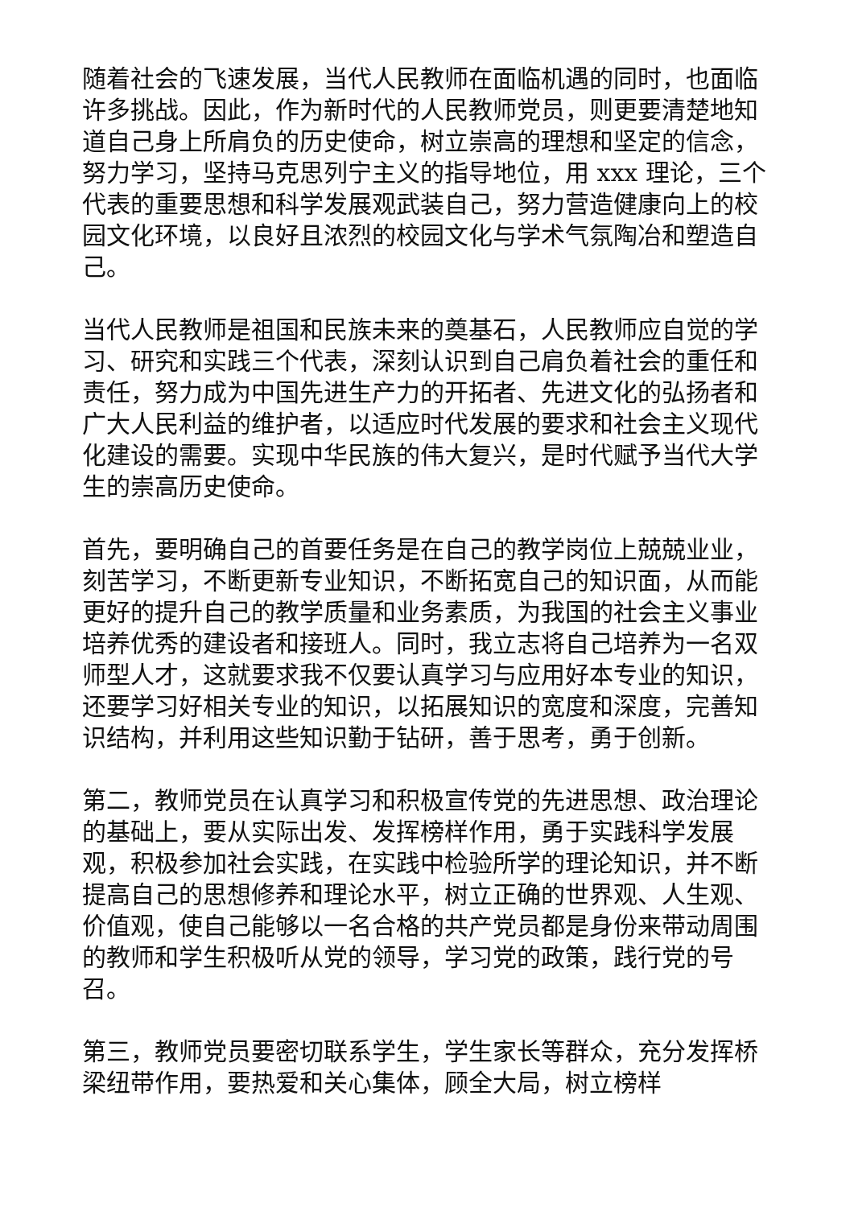随着社会的飞速发展，当代人民教师在面临机遇的同时，也面临许多挑战。因此，作为新时代的人民教师党员，则更要清楚地知道自己身上所肩负的历史使命，树立崇高的理想和坚定的信念，努力学习，坚持马克思列宁主义的指导地位，用 xxx 理论，三个代表的重要思想和科学发展观武装自己，努力营造健康向上的校园文化环境，以良好且浓烈的校园文化与学术气氛陶冶和塑造自己。
当代人民教师是祖国和民族未来的奠基石，人民教师应自觉的学习、研究和实践三个代表，深刻认识到自己肩负着社会的重任和责任，努力成为中国先进生产力的开拓者、先进文化的弘扬者和广大人民利益的维护者，以适应时代发展的要求和社会主义现代化建设的需要。实现中华民族的伟大复兴，是时代赋予当代大学生的崇高历史使命。
首先，要明确自己的首要任务是在自己的教学岗位上兢兢业业，刻苦学习，不断更新专业知识，不断拓宽自己的知识面，从而能更好的提升自己的教学质量和业务素质，为我国的社会主义事业培养优秀的建设者和接班人。同时，我立志将自己培养为一名双师型人才，这就要求我不仅要认真学习与应用好本专业的知识，还要学习好相关专业的知识，以拓展知识的宽度和深度，完善知识结构，并利用这些知识勤于钻研，善于思考，勇于创新。
第二，教师党员在认真学习和积极宣传党的先进思想、政治理论的基础上，要从实际出发、发挥榜样作用，勇于实践科学发展观，积极参加社会实践，在实践中检验所学的理论知识，并不断提高自己的思想修养和理论水平，树立正确的世界观、人生观、价值观，使自己能够以一名合格的共产党员都是身份来带动周围的教师和学生积极听从党的领导，学习党的政策，践行党的号召。
第三，教师党员要密切联系学生，学生家长等群众，充分发挥桥梁纽带作用，要热爱和关心集体，顾全大局，树立榜样